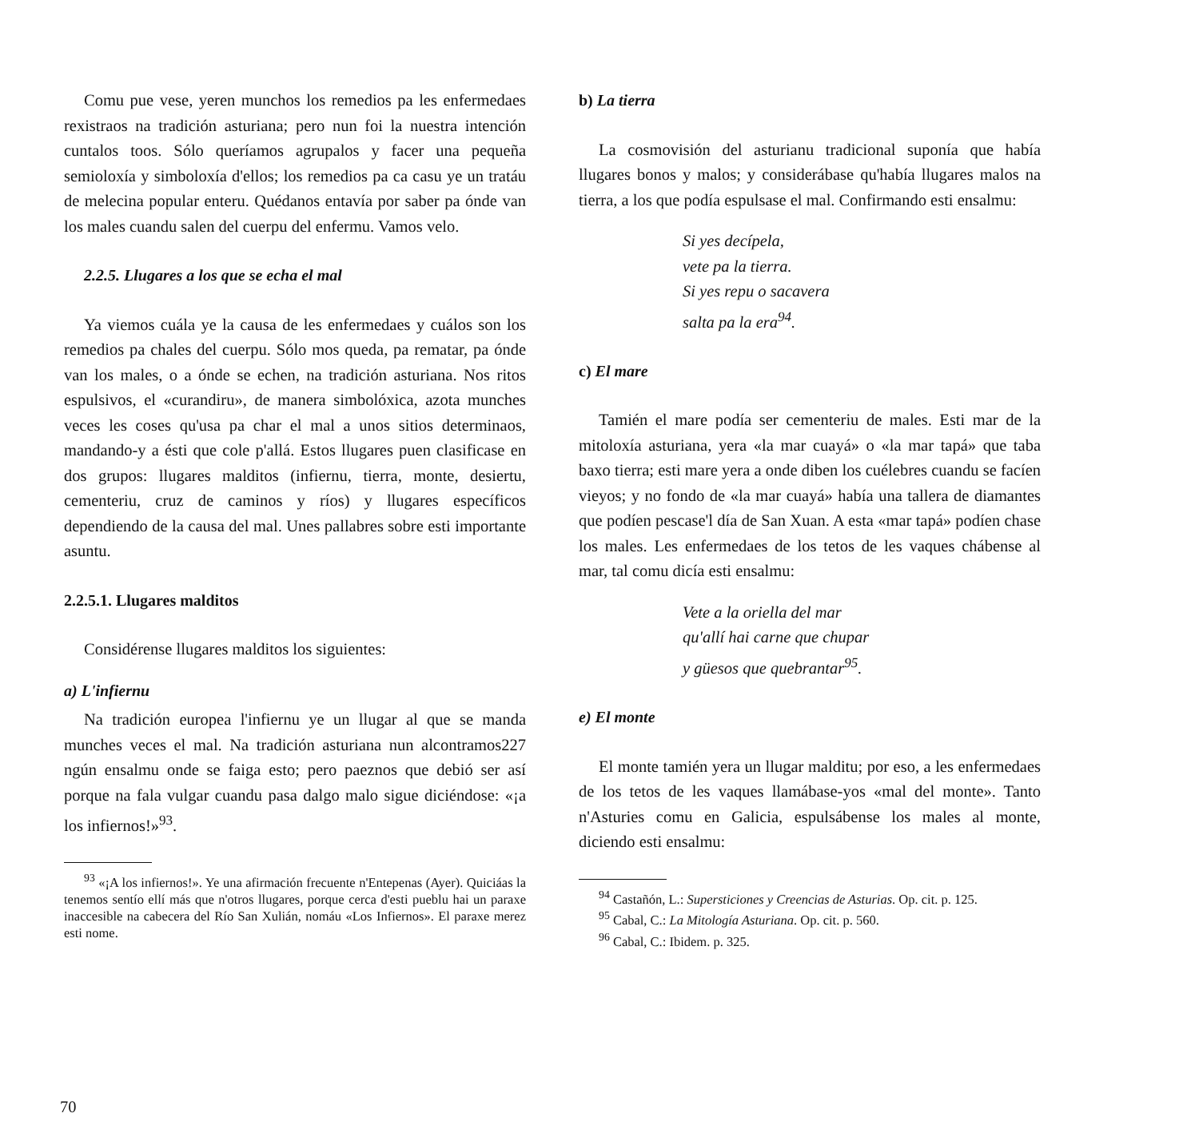Comu pue vese, yeren munchos los remedios pa les enfermedaes rexistraos na tradición asturiana; pero nun foi la nuestra intención cuntalos toos. Sólo queríamos agrupalos y facer una pequeña semioloxía y simboloxía d'ellos; los remedios pa ca casu ye un tratáu de melecina popular enteru. Quédanos entavía por saber pa ónde van los males cuandu salen del cuerpu del enfermu. Vamos velo.
2.2.5. Llugares a los que se echa el mal
Ya viemos cuála ye la causa de les enfermedaes y cuálos son los remedios pa chales del cuerpu. Sólo mos queda, pa rematar, pa ónde van los males, o a ónde se echen, na tradición asturiana. Nos ritos espulsivos, el «curandiru», de manera simbolóxica, azota munches veces les coses qu'usa pa char el mal a unos sitios determinaos, mandando-y a ésti que cole p'allá. Estos llugares puen clasificase en dos grupos: llugares malditos (infiernu, tierra, monte, desiertu, cementeriu, cruz de caminos y ríos) y llugares específicos dependiendo de la causa del mal. Unes pallabres sobre esti importante asuntu.
2.2.5.1. Llugares malditos
Considérense llugares malditos los siguientes:
a) L'infiernu
Na tradición europea l'infiernu ye un llugar al que se manda munches veces el mal. Na tradición asturiana nun alcontramos227 ngún ensalmu onde se faiga esto; pero paeznos que debió ser así porque na fala vulgar cuandu pasa dalgo malo sigue diciéndose: «¡a los infiernos!»<sup>93</sup>.
<sup>93</sup> «¡A los infiernos!». Ye una afirmación frecuente n'Entepenas (Ayer). Quiciáas la tenemos sentío ellí más que n'otros llugares, porque cerca d'esti pueblu hai un paraxe inaccesible na cabecera del Río San Xulián, nomáu «Los Infiernos». El paraxe merez esti nome.
b) La tierra
La cosmovisión del asturianu tradicional suponía que había llugares bonos y malos; y considerábase qu'había llugares malos na tierra, a los que podía espulsase el mal. Confirmando esti ensalmu:
Si yes decípela,
vete pa la tierra.
Si yes repu o sacavera
salta pa la era<sup>94</sup>.
c) El mare
Tamién el mare podía ser cementeriu de males. Esti mar de la mitoloxía asturiana, yera «la mar cuayá» o «la mar tapá» que taba baxo tierra; esti mare yera a onde diben los cuélebres cuandu se facíen vieyos; y no fondo de «la mar cuayá» había una tallera de diamantes que podíen pescase'l día de San Xuan. A esta «mar tapá» podíen chase los males. Les enfermedaes de los tetos de les vaques chábense al mar, tal comu dicía esti ensalmu:
Vete a la oriella del mar
qu'allí hai carne que chupar
y güesos que quebrantar<sup>95</sup>.
e) El monte
El monte tamién yera un llugar malditu; por eso, a les enfermedaes de los tetos de les vaques llamábase-yos «mal del monte». Tanto n'Asturies comu en Galicia, espulsábense los males al monte, diciendo esti ensalmu:
<sup>94</sup> Castañón, L.: Supersticiones y Creencias de Asturias. Op. cit. p. 125.
<sup>95</sup> Cabal, C.: La Mitología Asturiana. Op. cit. p. 560.
<sup>96</sup> Cabal, C.: Ibidem. p. 325.
70